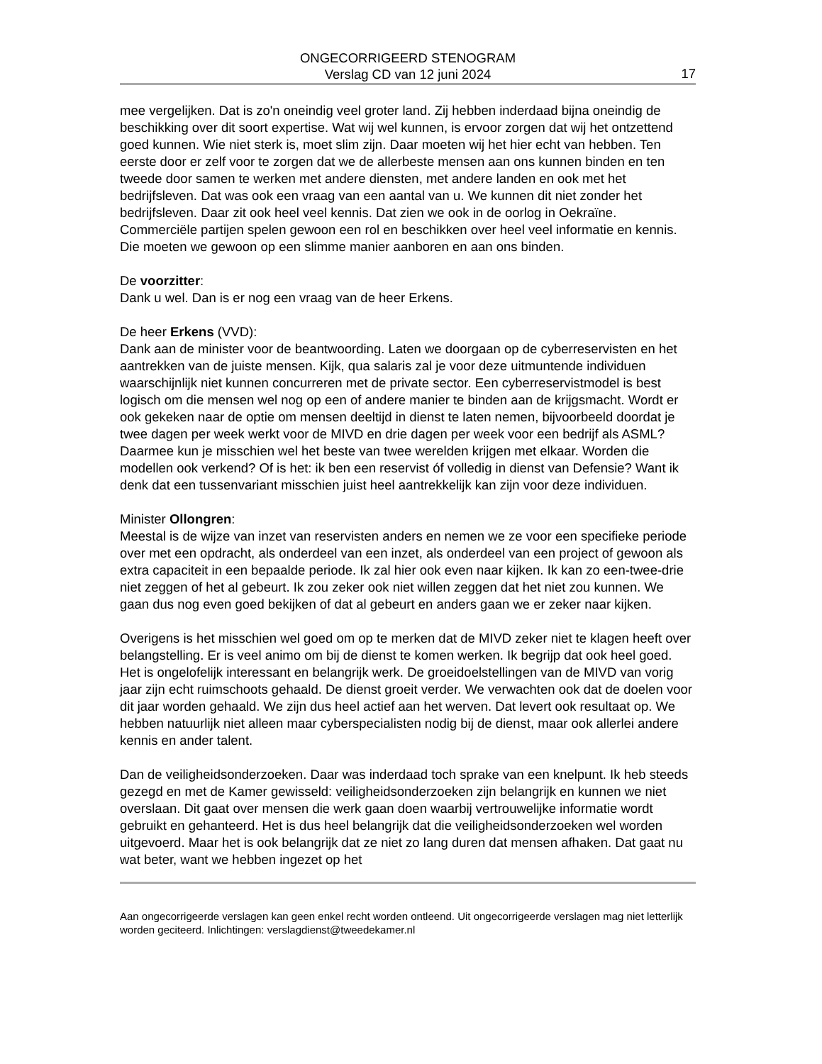ONGECORRIGEERD STENOGRAM
Verslag CD van 12 juni 2024
17
mee vergelijken. Dat is zo'n oneindig veel groter land. Zij hebben inderdaad bijna oneindig de beschikking over dit soort expertise. Wat wij wel kunnen, is ervoor zorgen dat wij het ontzettend goed kunnen. Wie niet sterk is, moet slim zijn. Daar moeten wij het hier echt van hebben. Ten eerste door er zelf voor te zorgen dat we de allerbeste mensen aan ons kunnen binden en ten tweede door samen te werken met andere diensten, met andere landen en ook met het bedrijfsleven. Dat was ook een vraag van een aantal van u. We kunnen dit niet zonder het bedrijfsleven. Daar zit ook heel veel kennis. Dat zien we ook in de oorlog in Oekraïne. Commerciële partijen spelen gewoon een rol en beschikken over heel veel informatie en kennis. Die moeten we gewoon op een slimme manier aanboren en aan ons binden.
De voorzitter:
Dank u wel. Dan is er nog een vraag van de heer Erkens.
De heer Erkens (VVD):
Dank aan de minister voor de beantwoording. Laten we doorgaan op de cyberreservisten en het aantrekken van de juiste mensen. Kijk, qua salaris zal je voor deze uitmuntende individuen waarschijnlijk niet kunnen concurreren met de private sector. Een cyberreservistmodel is best logisch om die mensen wel nog op een of andere manier te binden aan de krijgsmacht. Wordt er ook gekeken naar de optie om mensen deeltijd in dienst te laten nemen, bijvoorbeeld doordat je twee dagen per week werkt voor de MIVD en drie dagen per week voor een bedrijf als ASML? Daarmee kun je misschien wel het beste van twee werelden krijgen met elkaar. Worden die modellen ook verkend? Of is het: ik ben een reservist óf volledig in dienst van Defensie? Want ik denk dat een tussenvariant misschien juist heel aantrekkelijk kan zijn voor deze individuen.
Minister Ollongren:
Meestal is de wijze van inzet van reservisten anders en nemen we ze voor een specifieke periode over met een opdracht, als onderdeel van een inzet, als onderdeel van een project of gewoon als extra capaciteit in een bepaalde periode. Ik zal hier ook even naar kijken. Ik kan zo een-twee-drie niet zeggen of het al gebeurt. Ik zou zeker ook niet willen zeggen dat het niet zou kunnen. We gaan dus nog even goed bekijken of dat al gebeurt en anders gaan we er zeker naar kijken.
Overigens is het misschien wel goed om op te merken dat de MIVD zeker niet te klagen heeft over belangstelling. Er is veel animo om bij de dienst te komen werken. Ik begrijp dat ook heel goed. Het is ongelofelijk interessant en belangrijk werk. De groeidoelstellingen van de MIVD van vorig jaar zijn echt ruimschoots gehaald. De dienst groeit verder. We verwachten ook dat de doelen voor dit jaar worden gehaald. We zijn dus heel actief aan het werven. Dat levert ook resultaat op. We hebben natuurlijk niet alleen maar cyberspecialisten nodig bij de dienst, maar ook allerlei andere kennis en ander talent.
Dan de veiligheidsonderzoeken. Daar was inderdaad toch sprake van een knelpunt. Ik heb steeds gezegd en met de Kamer gewisseld: veiligheidsonderzoeken zijn belangrijk en kunnen we niet overslaan. Dit gaat over mensen die werk gaan doen waarbij vertrouwelijke informatie wordt gebruikt en gehanteerd. Het is dus heel belangrijk dat die veiligheidsonderzoeken wel worden uitgevoerd. Maar het is ook belangrijk dat ze niet zo lang duren dat mensen afhaken. Dat gaat nu wat beter, want we hebben ingezet op het
Aan ongecorrigeerde verslagen kan geen enkel recht worden ontleend. Uit ongecorrigeerde verslagen mag niet letterlijk worden geciteerd. Inlichtingen: verslagdienst@tweedekamer.nl